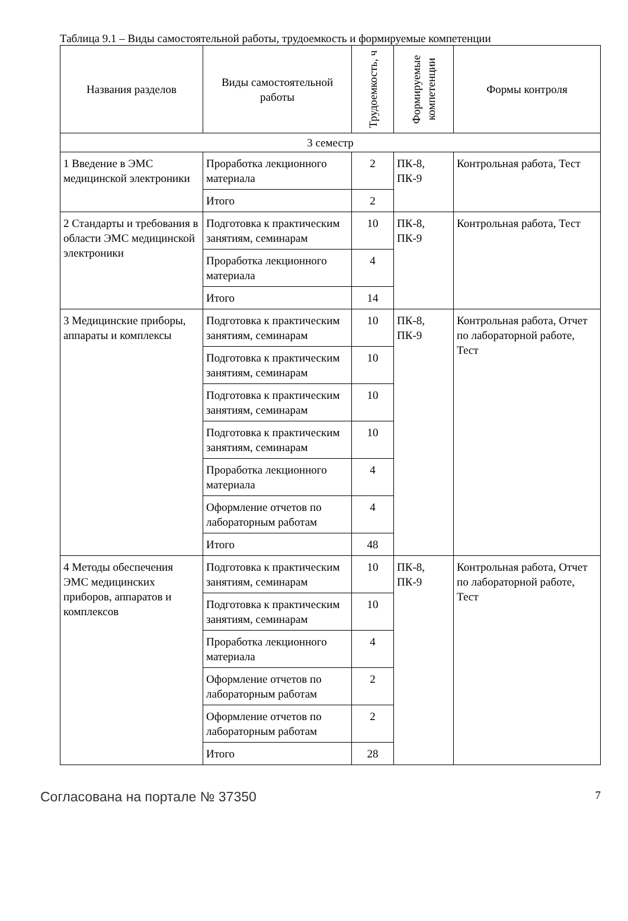Таблица 9.1 – Виды самостоятельной работы, трудоемкость и формируемые компетенции
| Названия разделов | Виды самостоятельной работы | Трудоемкость, ч | Формируемые компетенции | Формы контроля |
| --- | --- | --- | --- | --- |
| 3 семестр | | | | |
| 1 Введение в ЭМС медицинской электроники | Проработка лекционного материала | 2 | ПК-8, ПК-9 | Контрольная работа, Тест |
| | Итого | 2 | | |
| 2 Стандарты и требования в области ЭМС медицинской электроники | Подготовка к практическим занятиям, семинарам | 10 | ПК-8, ПК-9 | Контрольная работа, Тест |
| | Проработка лекционного материала | 4 | | |
| | Итого | 14 | | |
| 3 Медицинские приборы, аппараты и комплексы | Подготовка к практическим занятиям, семинарам | 10 | ПК-8, ПК-9 | Контрольная работа, Отчет по лабораторной работе, Тест |
| | Подготовка к практическим занятиям, семинарам | 10 | | |
| | Подготовка к практическим занятиям, семинарам | 10 | | |
| | Подготовка к практическим занятиям, семинарам | 10 | | |
| | Проработка лекционного материала | 4 | | |
| | Оформление отчетов по лабораторным работам | 4 | | |
| | Итого | 48 | | |
| 4 Методы обеспечения ЭМС медицинских приборов, аппаратов и комплексов | Подготовка к практическим занятиям, семинарам | 10 | ПК-8, ПК-9 | Контрольная работа, Отчет по лабораторной работе, Тест |
| | Подготовка к практическим занятиям, семинарам | 10 | | |
| | Проработка лекционного материала | 4 | | |
| | Оформление отчетов по лабораторным работам | 2 | | |
| | Оформление отчетов по лабораторным работам | 2 | | |
| | Итого | 28 | | |
Согласована на портале № 37350 7